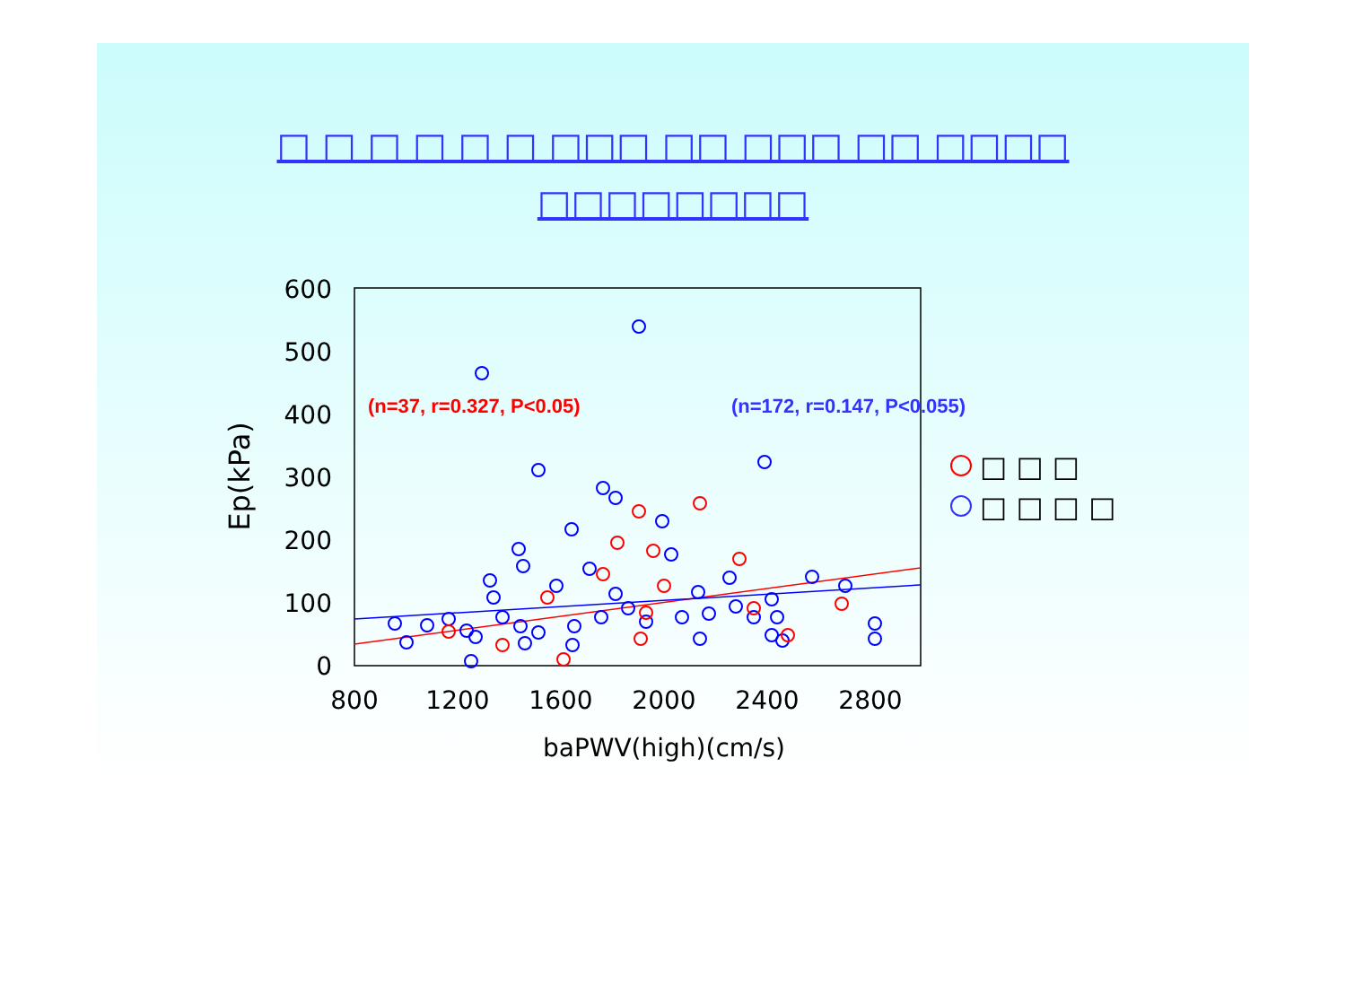□ □ □ □ □ □ □□□ □□ □□□ □□ □□□□
□□□□□□□□
600
500
400
300
200
100
0
800
1200
1600
2000
2400
2800
baPWV(high)(cm/s)
Ep(kPa)
(n=37, r=0.327, P<0.05)
(n=172, r=0.147, P<0.055)
□ □ □
□ □ □ □